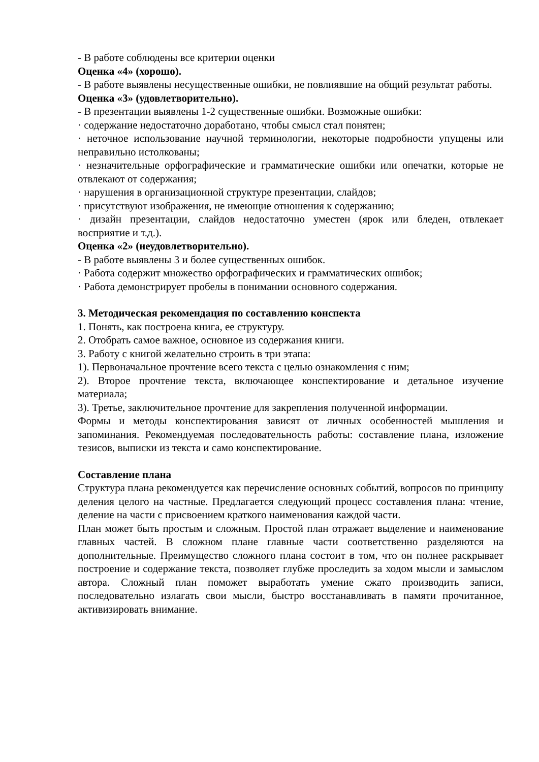- В работе соблюдены все критерии оценки
Оценка «4» (хорошо).
- В работе выявлены несущественные ошибки, не повлиявшие на общий результат работы.
Оценка «3» (удовлетворительно).
- В презентации выявлены 1-2 существенные ошибки. Возможные ошибки:
· содержание недостаточно доработано, чтобы смысл стал понятен;
· неточное использование научной терминологии, некоторые подробности упущены или неправильно истолкованы;
· незначительные орфографические и грамматические ошибки или опечатки, которые не отвлекают от содержания;
· нарушения в организационной структуре презентации, слайдов;
· присутствуют изображения, не имеющие отношения к содержанию;
· дизайн презентации, слайдов недостаточно уместен (ярок или бледен, отвлекает восприятие и т.д.).
Оценка «2» (неудовлетворительно).
- В работе выявлены 3 и более существенных ошибок.
· Работа содержит множество орфографических и грамматических ошибок;
· Работа демонстрирует пробелы в понимании основного содержания.
3. Методическая рекомендация по составлению конспекта
1. Понять, как построена книга, ее структуру.
2. Отобрать самое важное, основное из содержания книги.
3. Работу с книгой желательно строить в три этапа:
1). Первоначальное прочтение всего текста с целью ознакомления с ним;
2). Второе прочтение текста, включающее конспектирование и детальное изучение материала;
3). Третье, заключительное прочтение для закрепления полученной информации.
Формы и методы конспектирования зависят от личных особенностей мышления и запоминания. Рекомендуемая последовательность работы: составление плана, изложение тезисов, выписки из текста и само конспектирование.
Составление плана
Структура плана рекомендуется как перечисление основных событий, вопросов по принципу деления целого на частные. Предлагается следующий процесс составления плана: чтение, деление на части с присвоением краткого наименования каждой части.
План может быть простым и сложным. Простой план отражает выделение и наименование главных частей. В сложном плане главные части соответственно разделяются на дополнительные. Преимущество сложного плана состоит в том, что он полнее раскрывает построение и содержание текста, позволяет глубже проследить за ходом мысли и замыслом автора. Сложный план поможет выработать умение сжато производить записи, последовательно излагать свои мысли, быстро восстанавливать в памяти прочитанное, активизировать внимание.